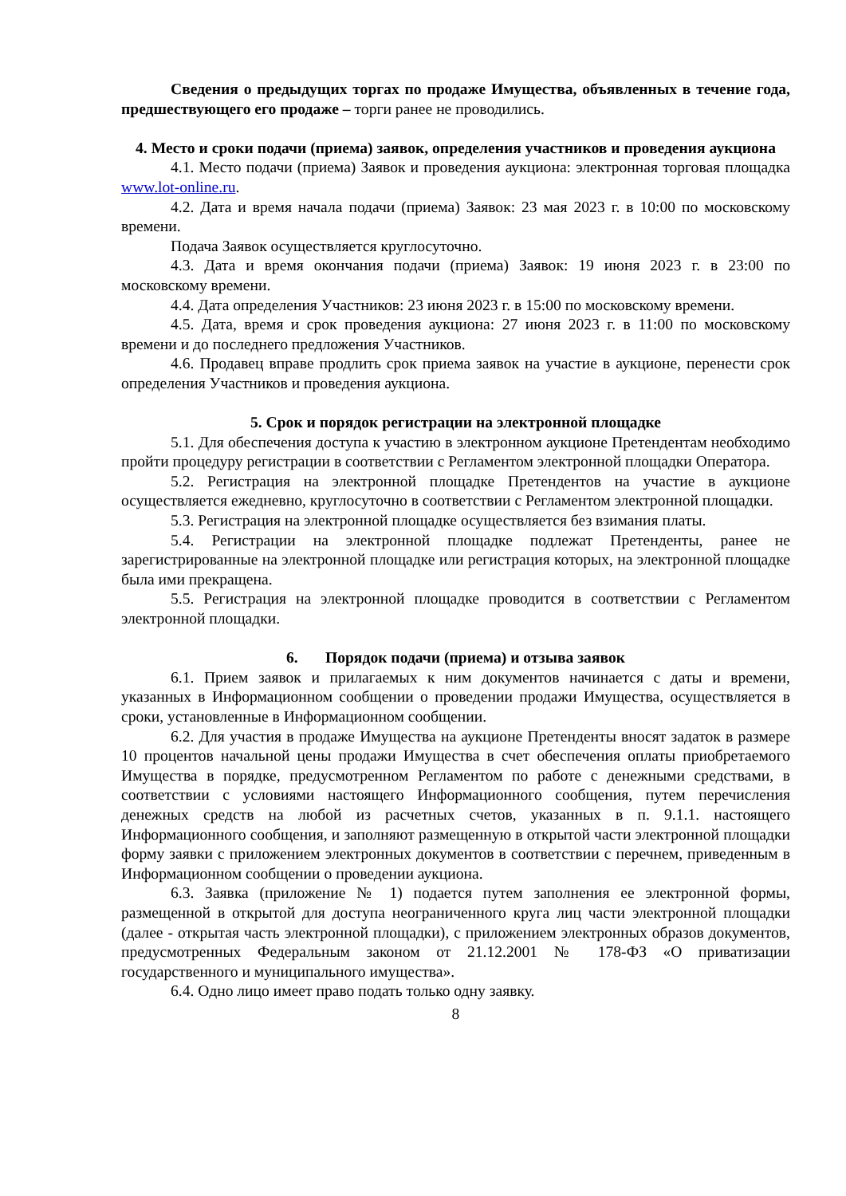Сведения о предыдущих торгах по продаже Имущества, объявленных в течение года, предшествующего его продаже – торги ранее не проводились.
4. Место и сроки подачи (приема) заявок, определения участников и проведения аукциона
4.1. Место подачи (приема) Заявок и проведения аукциона: электронная торговая площадка www.lot-online.ru.
4.2. Дата и время начала подачи (приема) Заявок: 23 мая 2023 г. в 10:00 по московскому времени.
Подача Заявок осуществляется круглосуточно.
4.3. Дата и время окончания подачи (приема) Заявок: 19 июня 2023 г. в 23:00 по московскому времени.
4.4. Дата определения Участников: 23 июня 2023 г. в 15:00 по московскому времени.
4.5. Дата, время и срок проведения аукциона: 27 июня 2023 г. в 11:00 по московскому времени и до последнего предложения Участников.
4.6. Продавец вправе продлить срок приема заявок на участие в аукционе, перенести срок определения Участников и проведения аукциона.
5. Срок и порядок регистрации на электронной площадке
5.1. Для обеспечения доступа к участию в электронном аукционе Претендентам необходимо пройти процедуру регистрации в соответствии с Регламентом электронной площадки Оператора.
5.2. Регистрация на электронной площадке Претендентов на участие в аукционе осуществляется ежедневно, круглосуточно в соответствии с Регламентом электронной площадки.
5.3. Регистрация на электронной площадке осуществляется без взимания платы.
5.4. Регистрации на электронной площадке подлежат Претенденты, ранее не зарегистрированные на электронной площадке или регистрация которых, на электронной площадке была ими прекращена.
5.5. Регистрация на электронной площадке проводится в соответствии с Регламентом электронной площадки.
6. Порядок подачи (приема) и отзыва заявок
6.1. Прием заявок и прилагаемых к ним документов начинается с даты и времени, указанных в Информационном сообщении о проведении продажи Имущества, осуществляется в сроки, установленные в Информационном сообщении.
6.2. Для участия в продаже Имущества на аукционе Претенденты вносят задаток в размере 10 процентов начальной цены продажи Имущества в счет обеспечения оплаты приобретаемого Имущества в порядке, предусмотренном Регламентом по работе с денежными средствами, в соответствии с условиями настоящего Информационного сообщения, путем перечисления денежных средств на любой из расчетных счетов, указанных в п. 9.1.1. настоящего Информационного сообщения, и заполняют размещенную в открытой части электронной площадки форму заявки с приложением электронных документов в соответствии с перечнем, приведенным в Информационном сообщении о проведении аукциона.
6.3. Заявка (приложение № 1) подается путем заполнения ее электронной формы, размещенной в открытой для доступа неограниченного круга лиц части электронной площадки (далее - открытая часть электронной площадки), с приложением электронных образов документов, предусмотренных Федеральным законом от 21.12.2001 № 178-ФЗ «О приватизации государственного и муниципального имущества».
6.4. Одно лицо имеет право подать только одну заявку.
8